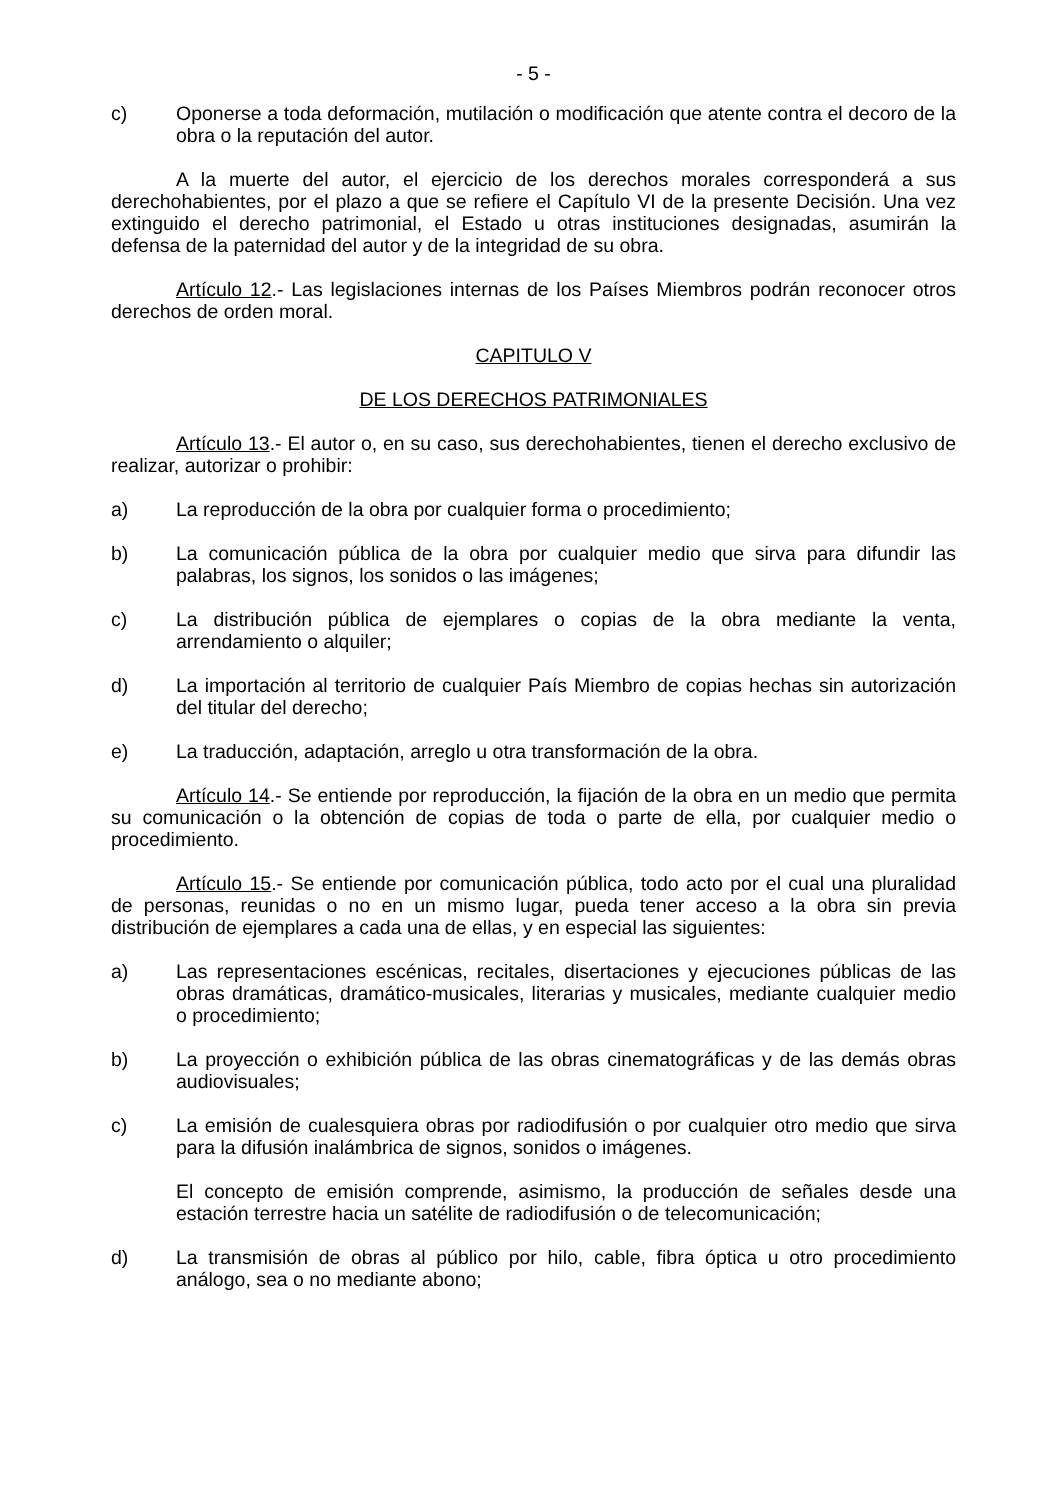- 5 -
c) Oponerse a toda deformación, mutilación o modificación que atente contra el decoro de la obra o la reputación del autor.
A la muerte del autor, el ejercicio de los derechos morales corresponderá a sus derechohabientes, por el plazo a que se refiere el Capítulo VI de la presente Decisión. Una vez extinguido el derecho patrimonial, el Estado u otras instituciones designadas, asumirán la defensa de la paternidad del autor y de la integridad de su obra.
Artículo 12.- Las legislaciones internas de los Países Miembros podrán reconocer otros derechos de orden moral.
CAPITULO V
DE LOS DERECHOS PATRIMONIALES
Artículo 13.- El autor o, en su caso, sus derechohabientes, tienen el derecho exclusivo de realizar, autorizar o prohibir:
a) La reproducción de la obra por cualquier forma o procedimiento;
b) La comunicación pública de la obra por cualquier medio que sirva para difundir las palabras, los signos, los sonidos o las imágenes;
c) La distribución pública de ejemplares o copias de la obra mediante la venta, arrendamiento o alquiler;
d) La importación al territorio de cualquier País Miembro de copias hechas sin autorización del titular del derecho;
e) La traducción, adaptación, arreglo u otra transformación de la obra.
Artículo 14.- Se entiende por reproducción, la fijación de la obra en un medio que permita su comunicación o la obtención de copias de toda o parte de ella, por cualquier medio o procedimiento.
Artículo 15.- Se entiende por comunicación pública, todo acto por el cual una pluralidad de personas, reunidas o no en un mismo lugar, pueda tener acceso a la obra sin previa distribución de ejemplares a cada una de ellas, y en especial las siguientes:
a) Las representaciones escénicas, recitales, disertaciones y ejecuciones públicas de las obras dramáticas, dramático-musicales, literarias y musicales, mediante cualquier medio o procedimiento;
b) La proyección o exhibición pública de las obras cinematográficas y de las demás obras audiovisuales;
c) La emisión de cualesquiera obras por radiodifusión o por cualquier otro medio que sirva para la difusión inalámbrica de signos, sonidos o imágenes.
El concepto de emisión comprende, asimismo, la producción de señales desde una estación terrestre hacia un satélite de radiodifusión o de telecomunicación;
d) La transmisión de obras al público por hilo, cable, fibra óptica u otro procedimiento análogo, sea o no mediante abono;